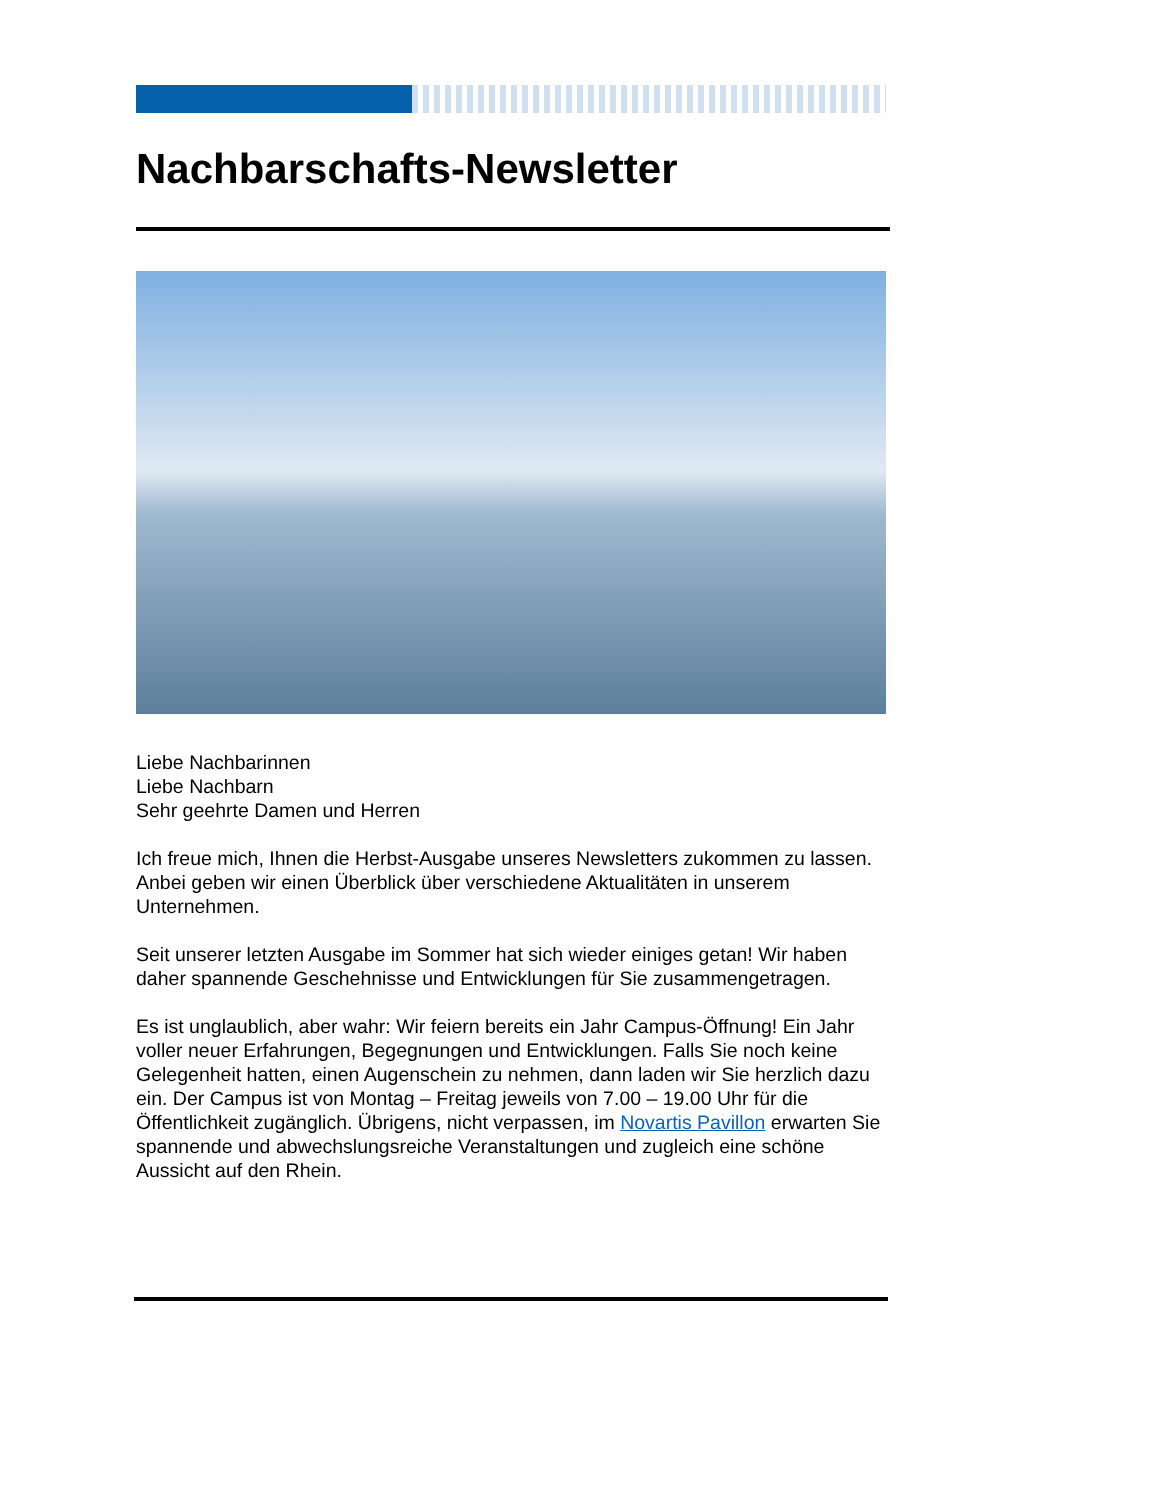Nachbarschafts-Newsletter
Liebe Nachbarinnen
Liebe Nachbarn
Sehr geehrte Damen und Herren
Ich freue mich, Ihnen die Herbst-Ausgabe unseres Newsletters zukommen zu lassen. Anbei geben wir einen Überblick über verschiedene Aktualitäten in unserem Unternehmen.
Seit unserer letzten Ausgabe im Sommer hat sich wieder einiges getan! Wir haben daher spannende Geschehnisse und Entwicklungen für Sie zusammengetragen.
Es ist unglaublich, aber wahr: Wir feiern bereits ein Jahr Campus-Öffnung! Ein Jahr voller neuer Erfahrungen, Begegnungen und Entwicklungen. Falls Sie noch keine Gelegenheit hatten, einen Augenschein zu nehmen, dann laden wir Sie herzlich dazu ein. Der Campus ist von Montag – Freitag jeweils von 7.00 – 19.00 Uhr für die Öffentlichkeit zugänglich. Übrigens, nicht verpassen, im Novartis Pavillon erwarten Sie spannende und abwechslungsreiche Veranstaltungen und zugleich eine schöne Aussicht auf den Rhein.